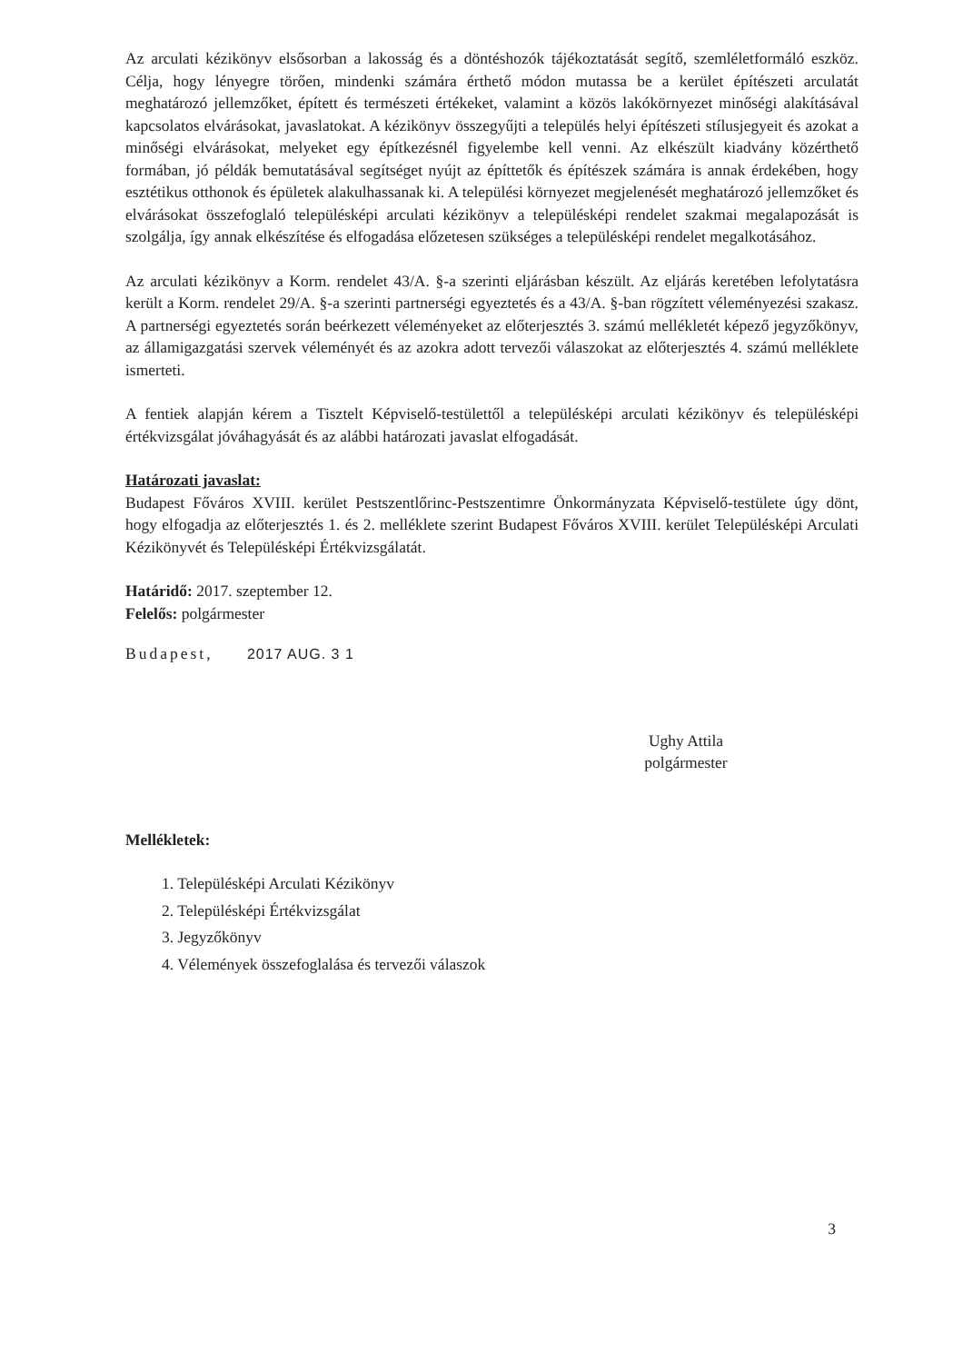Az arculati kézikönyv elsősorban a lakosság és a döntéshozók tájékoztatását segítő, szemléletformáló eszköz. Célja, hogy lényegre törően, mindenki számára érthető módon mutassa be a kerület építészeti arculatát meghatározó jellemzőket, épített és természeti értékeket, valamint a közös lakókörnyezet minőségi alakításával kapcsolatos elvárásokat, javaslatokat. A kézikönyv összegyűjti a település helyi építészeti stílusjegyeit és azokat a minőségi elvárásokat, melyeket egy építkezésnél figyelembe kell venni. Az elkészült kiadvány közérthető formában, jó példák bemutatásával segítséget nyújt az építtetők és építészek számára is annak érdekében, hogy esztétikus otthonok és épületek alakulhassanak ki. A települési környezet megjelenését meghatározó jellemzőket és elvárásokat összefoglaló településképi arculati kézikönyv a településképi rendelet szakmai megalapozását is szolgálja, így annak elkészítése és elfogadása előzetesen szükséges a településképi rendelet megalkotásához.
Az arculati kézikönyv a Korm. rendelet 43/A. §-a szerinti eljárásban készült. Az eljárás keretében lefolytatásra került a Korm. rendelet 29/A. §-a szerinti partnerségi egyeztetés és a 43/A. §-ban rögzített véleményezési szakasz. A partnerségi egyeztetés során beérkezett véleményeket az előterjesztés 3. számú mellékletét képező jegyzőkönyv, az államigazgatási szervek véleményét és az azokra adott tervezői válaszokat az előterjesztés 4. számú melléklete ismerteti.
A fentiek alapján kérem a Tisztelt Képviselő-testülettől a településképi arculati kézikönyv és településképi értékvizsgálat jóváhagyását és az alábbi határozati javaslat elfogadását.
Határozati javaslat:
Budapest Főváros XVIII. kerület Pestszentlőrinc-Pestszentimre Önkormányzata Képviselő-testülete úgy dönt, hogy elfogadja az előterjesztés 1. és 2. melléklete szerint Budapest Főváros XVIII. kerület Településképi Arculati Kézikönyvét és Településképi Értékvizsgálatát.
Határidő: 2017. szeptember 12.
Felelős: polgármester
Budapest, 2017 AUG. 3 1
Ughy Attila
polgármester
Mellékletek:
1. Településképi Arculati Kézikönyv
2. Településképi Értékvizsgálat
3. Jegyzőkönyv
4. Vélemények összefoglalása és tervezői válaszok
3